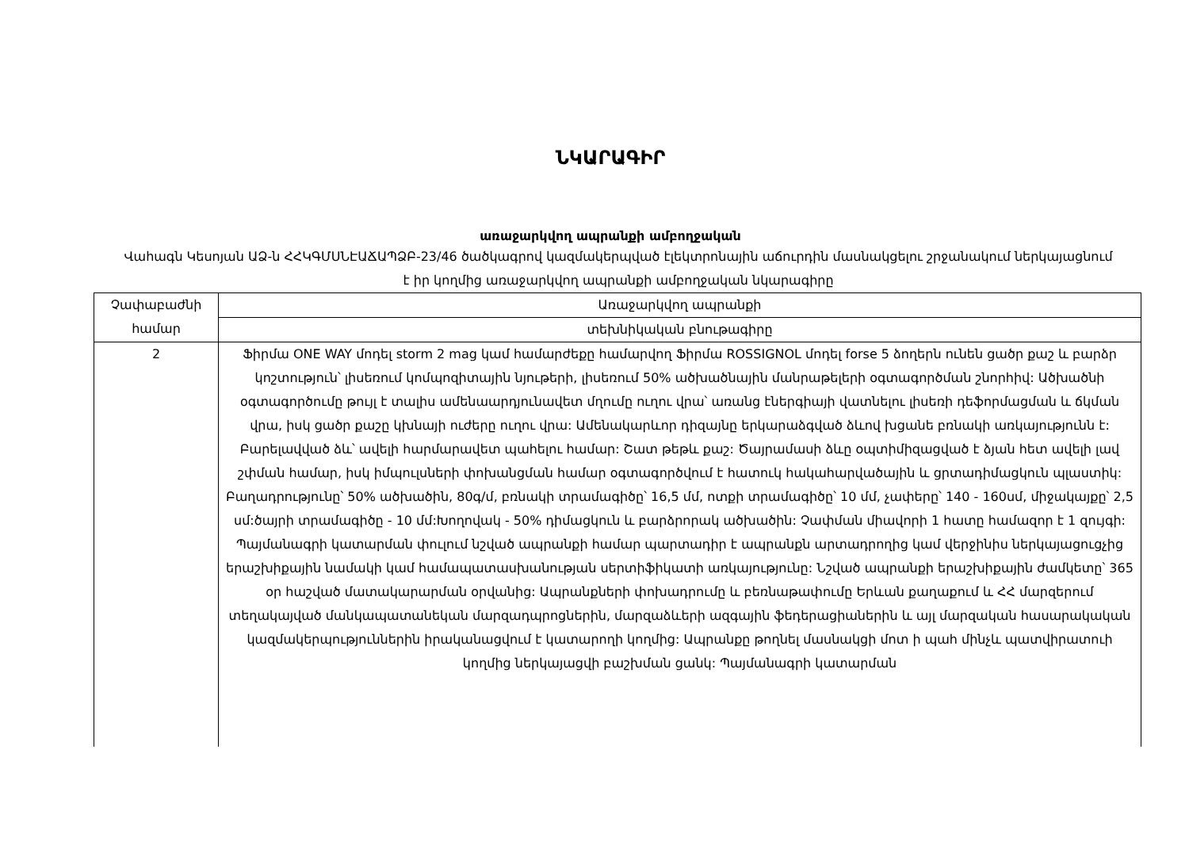ՆԿԱՐԱԳԻՐ
առաջարկվող ապրանքի ամբողջական
Վահագն Կեսոյան ԱՁ-ն ՀՀԿԳՄՍՆԷԱՃԱՊՁԲ-23/46 ծածկագրով կազմակերպված էլեկտրոնային աճուրդին մասնակցելու շրջանակում ներկայացնում է իր կողմից առաջարկվող ապրանքի ամբողջական նկարագիրը
| Չափաբաժնի համար | Առաջարկվող ապրանքի |
| | տեխնիկական բնութագիրը |
| 2 | Ֆիրմա ONE WAY մոդել storm 2 mag կամ համարժեքը համարվող Ֆիրմա ROSSIGNOL մոդել forse 5 ձողերն ունեն ցածր քաշ և բարձր կոշտություն՝ լիսեռում կոմպոզիտային նյութերի, լիսեռում 50% ածխածնային մանրաթելերի օգտագործման շնորհիվ: Ածխածնի օգտագործումը թույլ է տալիս ամենաարդյունավետ մղումը ուղու վրա՝ առանց էներգիայի վատնելու լիսեռի դեֆորմացման և ճկման վրա, իսկ ցածր քաշը կխնայի ուժերը ուղու վրա: Ամենակարևոր դիզայնը երկարաձգված ձևով խցանե բռնակի առկայությունն է: Բարելավված ձև՝ ավելի հարմարավետ պահելու համար: Շատ թեթև քաշ: Ծայրամասի ձևը օպտիմիզացված է ձյան հետ ավելի լավ շփման համար, իսկ իմպուլսների փոխանցման համար օգտագործվում է հատուկ հակահարվածային և ցրտադիմացկուն պլաստիկ: Բաղադրությունը՝ 50% ածխածին, 80գ/մ, բռնակի տրամագիծը՝ 16,5 մմ, ոտքի տրամագիծը՝ 10 մմ, չափերը՝ 140 - 160սմ, միջակայքը՝ 2,5 սմ:ծայրի տրամագիծը - 10 մմ:Խողովակ - 50% դիմացկուն և բարձրորակ ածխածին: Չափման միավորի 1 հատը համազոր է 1 զույգի: Պայմանագրի կատարման փուլում նշված ապրանքի համար պարտադիր է ապրանքն արտադրողից կամ վերջինիս ներկայացուցչից երաշխիքային նամակի կամ համապատասխանության սերտիֆիկատի առկայությունը: Նշված ապրանքի երաշխիքային ժամկետը՝ 365 օր հաշված մատակարարման օրվանից: Ապրանքների փոխադրումը և բեռնաթափումը Երևան քաղաքում և ՀՀ մարզերում տեղակայված մանկապատանեկան մարզադպրոցներին, մարզաձևերի ազգային ֆեդերացիաներին և այլ մարզական հասարակական կազմակերպություններին իրականացվում է կատարողի կողմից: Ապրանքը թողնել մասնակցի մոտ ի պահ մինչև պատվիրատուի կողմից ներկայացվի բաշխման ցանկ: Պայմանագրի կատարման |